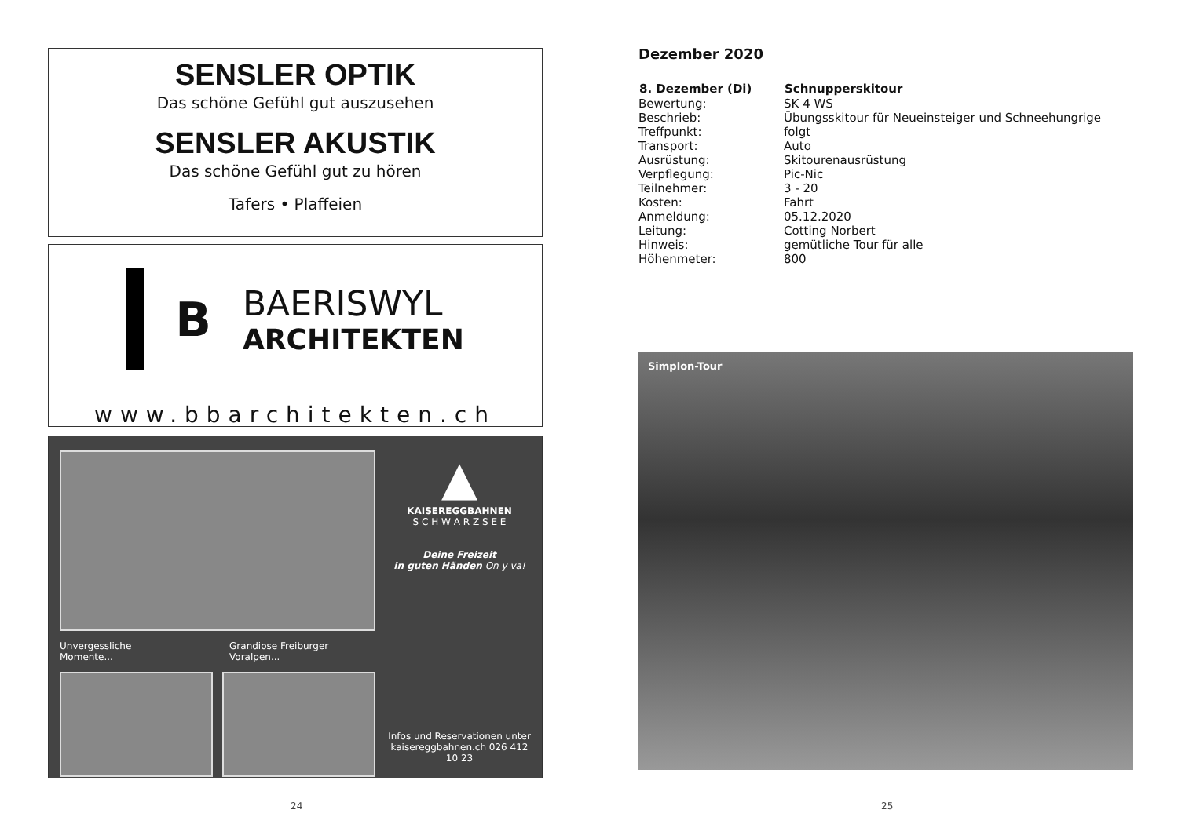SENSLER OPTIK
Das schöne Gefühl gut auszusehen
SENSLER AKUSTIK
Das schöne Gefühl gut zu hören
Tafers • Plaffeien
B
BAERISWYL
ARCHITEKTEN
www.bbarchitekten.ch
Unvergessliche Momente... Grandiose Freiburger Voralpen...
▲
KAISEREGGBAHNEN
S C H W A R Z S E E
Deine Freizeit
in guten Händen On y va!
Infos und Reservationen unter
kaisereggbahnen.ch 026 412 10 23
Dezember 2020
| 8. Dezember (Di) | Schnupperskitour |
| --- | --- |
| Bewertung: | SK 4 WS |
| Beschrieb: | Übungsskitour für Neueinsteiger und Schneehungrige |
| Treffpunkt: | folgt |
| Transport: | Auto |
| Ausrüstung: | Skitourenausrüstung |
| Verpflegung: | Pic-Nic |
| Teilnehmer: | 3 - 20 |
| Kosten: | Fahrt |
| Anmeldung: | 05.12.2020 |
| Leitung: | Cotting Norbert |
| Hinweis: | gemütliche Tour für alle |
| Höhenmeter: | 800 |
Simplon-Tour
24 25